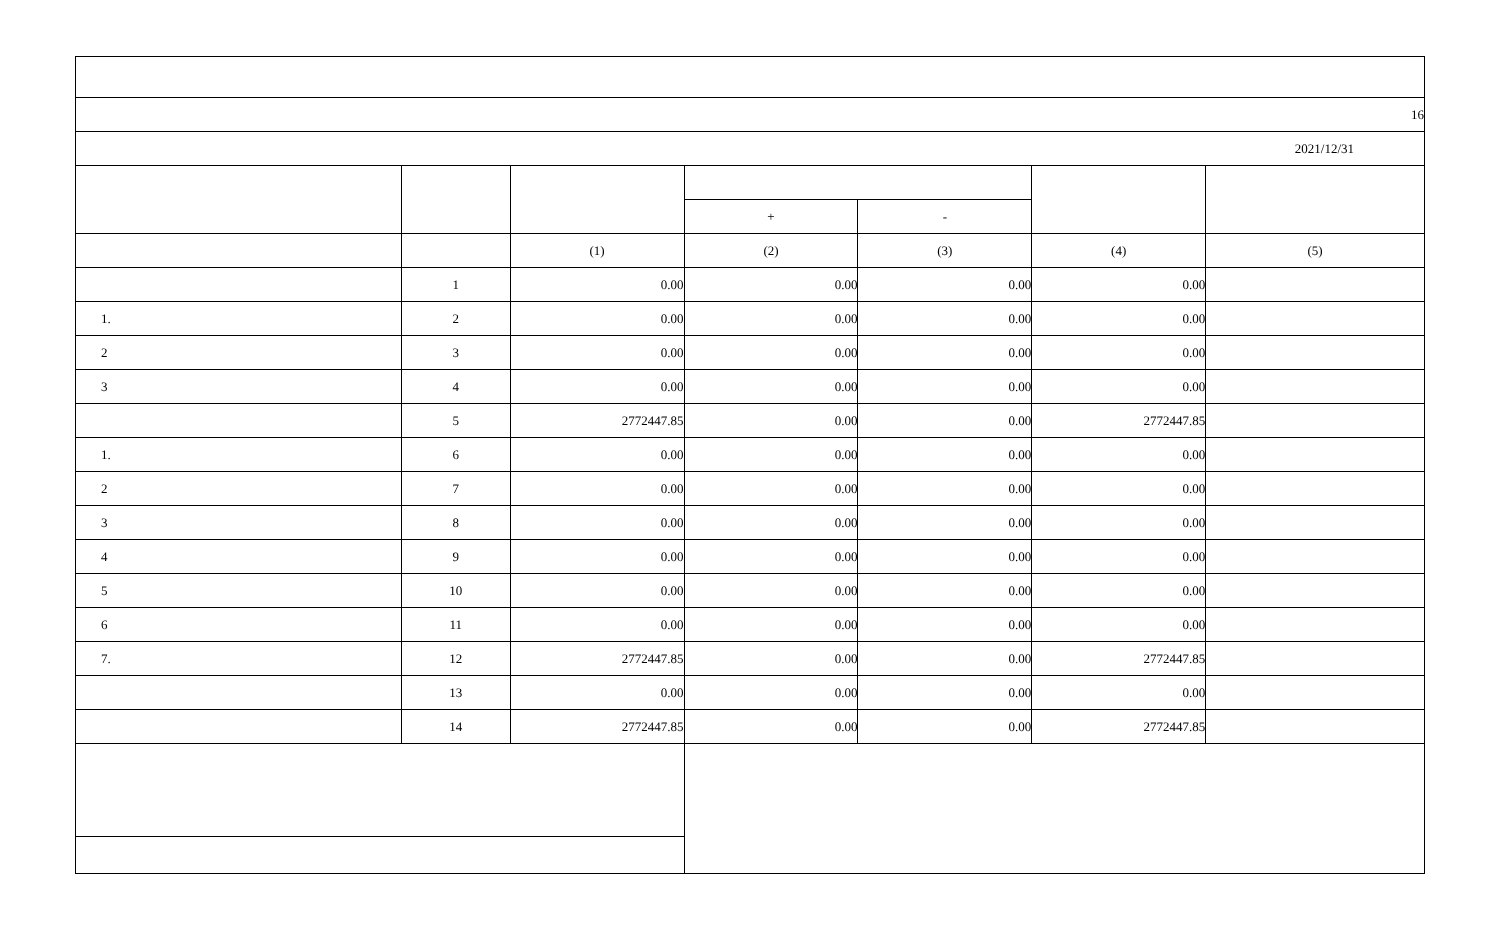| 16 | | | | | | |
| 2021/12/31 | | | | | | |
| | | | + | - | | |
| | | (1) | (2) | (3) | (4) | (5) |
| | 1 | 0.00 | 0.00 | 0.00 | 0.00 | |
| 1. | 2 | 0.00 | 0.00 | 0.00 | 0.00 | |
| 2 | 3 | 0.00 | 0.00 | 0.00 | 0.00 | |
| 3 | 4 | 0.00 | 0.00 | 0.00 | 0.00 | |
| | 5 | 2772447.85 | 0.00 | 0.00 | 2772447.85 | |
| 1. | 6 | 0.00 | 0.00 | 0.00 | 0.00 | |
| 2 | 7 | 0.00 | 0.00 | 0.00 | 0.00 | |
| 3 | 8 | 0.00 | 0.00 | 0.00 | 0.00 | |
| 4 | 9 | 0.00 | 0.00 | 0.00 | 0.00 | |
| 5 | 10 | 0.00 | 0.00 | 0.00 | 0.00 | |
| 6 | 11 | 0.00 | 0.00 | 0.00 | 0.00 | |
| 7. | 12 | 2772447.85 | 0.00 | 0.00 | 2772447.85 | |
| | 13 | 0.00 | 0.00 | 0.00 | 0.00 | |
| | 14 | 2772447.85 | 0.00 | 0.00 | 2772447.85 | |